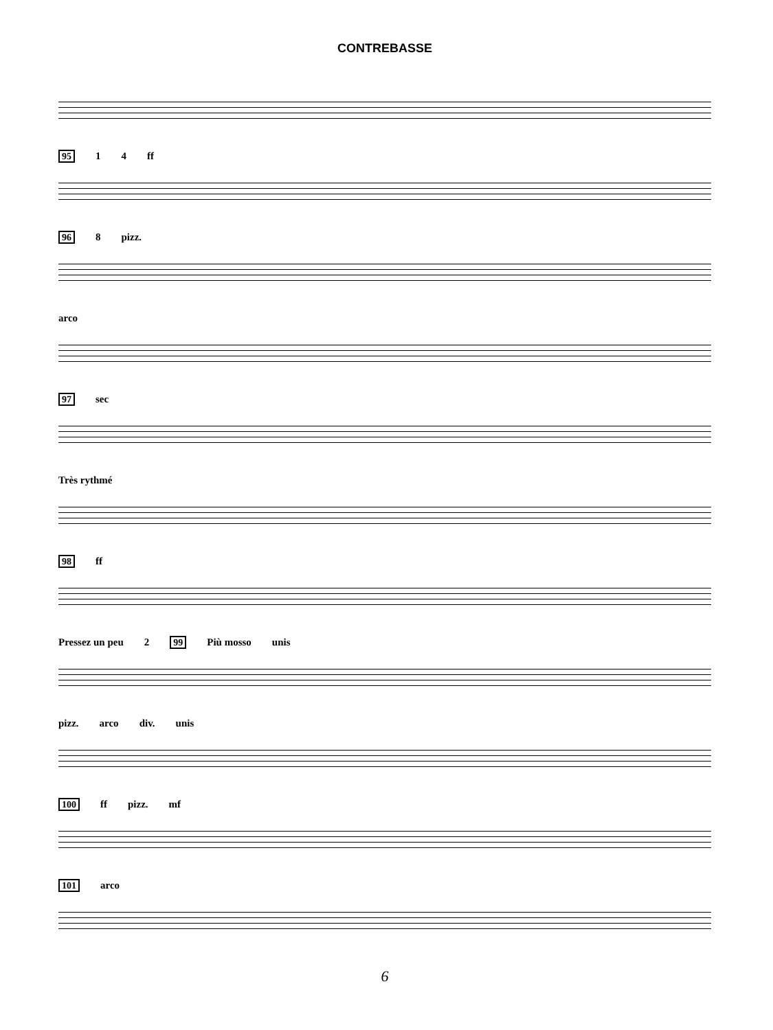CONTREBASSE
95 1 4 ff
96 8 pizz.
arco
97 sec
Très rythmé
98 ff
Pressez un peu 2 99 Più mosso unis
pizz. arco div. unis
100 ff pizz. mf
101 arco
6